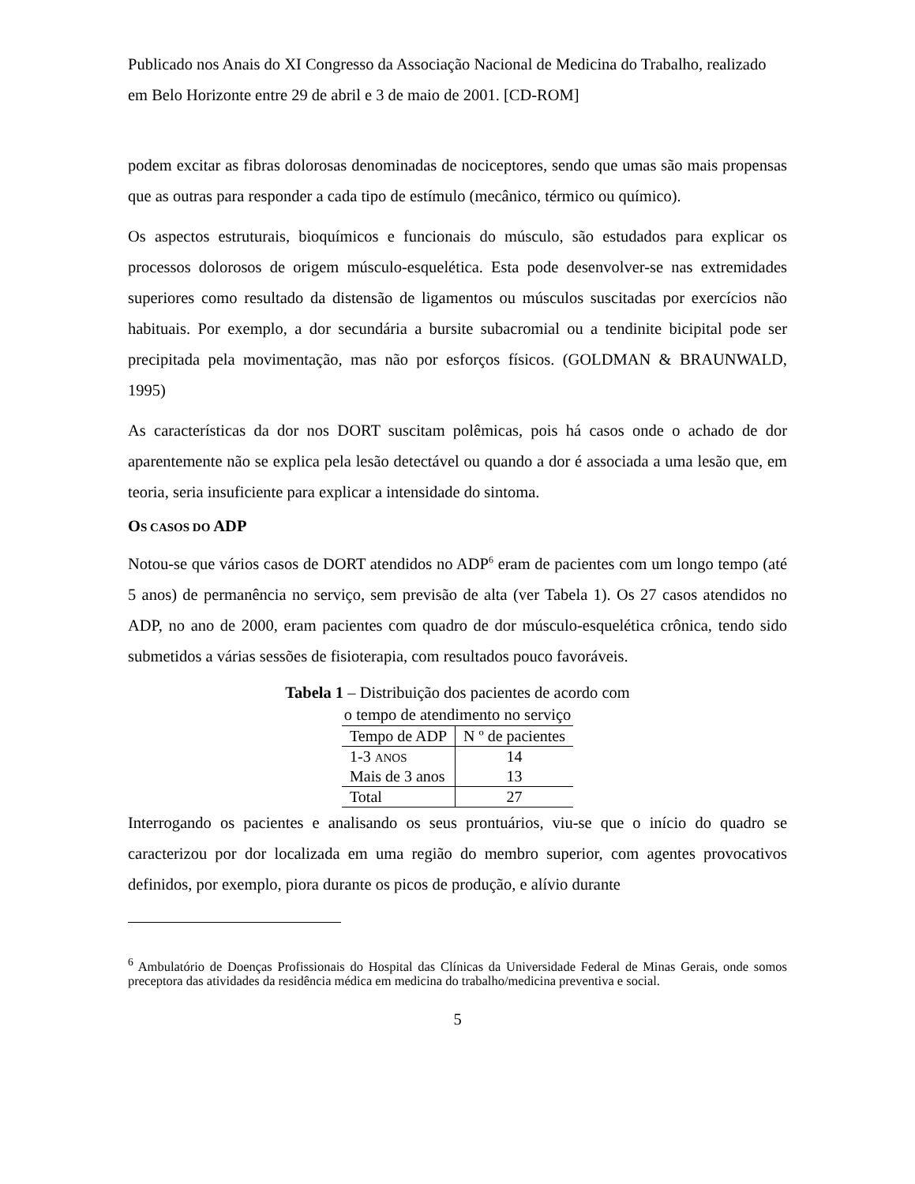Publicado nos Anais do XI Congresso da Associação Nacional de Medicina do Trabalho, realizado em Belo Horizonte entre 29 de abril e 3 de maio de 2001. [CD-ROM]
podem excitar as fibras dolorosas denominadas de nociceptores, sendo que umas são mais propensas que as outras para responder a cada tipo de estímulo (mecânico, térmico ou químico).
Os aspectos estruturais, bioquímicos e funcionais do músculo, são estudados para explicar os processos dolorosos de origem músculo-esquelética. Esta pode desenvolver-se nas extremidades superiores como resultado da distensão de ligamentos ou músculos suscitadas por exercícios não habituais. Por exemplo, a dor secundária a bursite subacromial ou a tendinite bicipital pode ser precipitada pela movimentação, mas não por esforços físicos. (GOLDMAN & BRAUNWALD, 1995)
As características da dor nos DORT suscitam polêmicas, pois há casos onde o achado de dor aparentemente não se explica pela lesão detectável ou quando a dor é associada a uma lesão que, em teoria, seria insuficiente para explicar a intensidade do sintoma.
OS CASOS DO ADP
Notou-se que vários casos de DORT atendidos no ADP<sup>6</sup> eram de pacientes com um longo tempo (até 5 anos) de permanência no serviço, sem previsão de alta (ver Tabela 1). Os 27 casos atendidos no ADP, no ano de 2000, eram pacientes com quadro de dor músculo-esquelética crônica, tendo sido submetidos a várias sessões de fisioterapia, com resultados pouco favoráveis.
Tabela 1 – Distribuição dos pacientes de acordo com
o tempo de atendimento no serviço
| Tempo de ADP | N º de pacientes |
| --- | --- |
| 1-3 ANOS | 14 |
| Mais de 3 anos | 13 |
| Total | 27 |
Interrogando os pacientes e analisando os seus prontuários, viu-se que o início do quadro se caracterizou por dor localizada em uma região do membro superior, com agentes provocativos definidos, por exemplo, piora durante os picos de produção, e alívio durante
<sup>6</sup> Ambulatório de Doenças Profissionais do Hospital das Clínicas da Universidade Federal de Minas Gerais, onde somos preceptora das atividades da residência médica em medicina do trabalho/medicina preventiva e social.
5